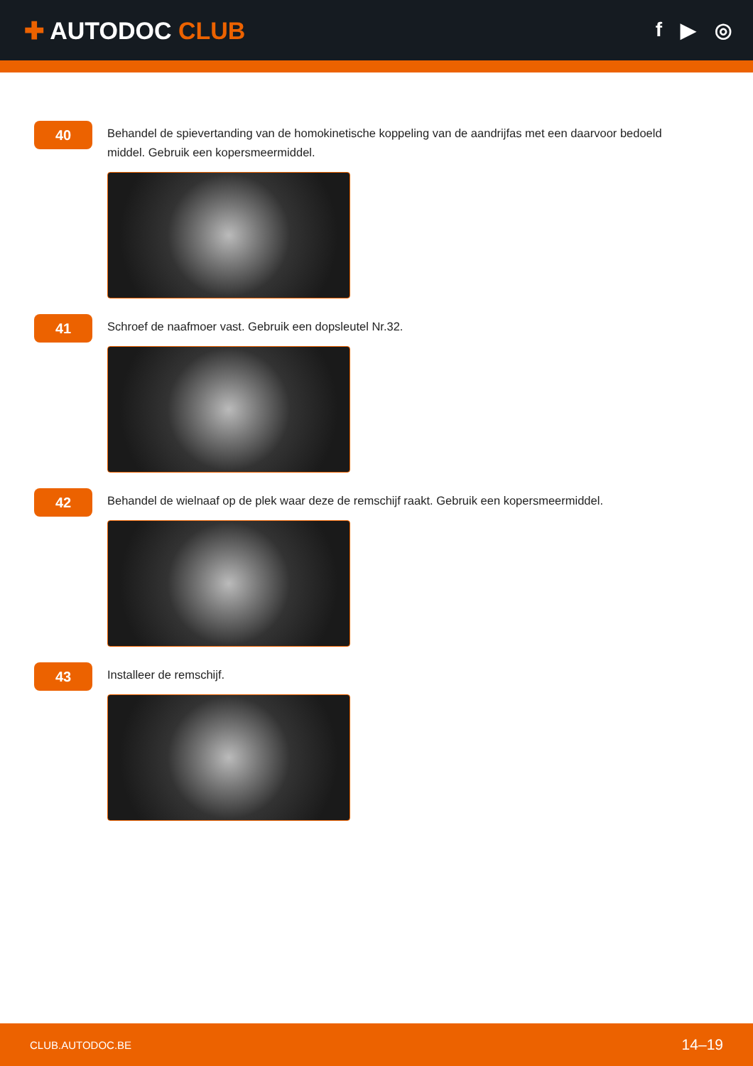✚ AUTODOC CLUB
f ▶ ◎
40
Behandel de spievertanding van de homokinetische koppeling van de aandrijfas met een daarvoor bedoeld middel. Gebruik een kopersmeermiddel.
41
Schroef de naafmoer vast. Gebruik een dopsleutel Nr.32.
42
Behandel de wielnaaf op de plek waar deze de remschijf raakt. Gebruik een kopersmeermiddel.
43
Installeer de remschijf.
CLUB.AUTODOC.BE 14–19